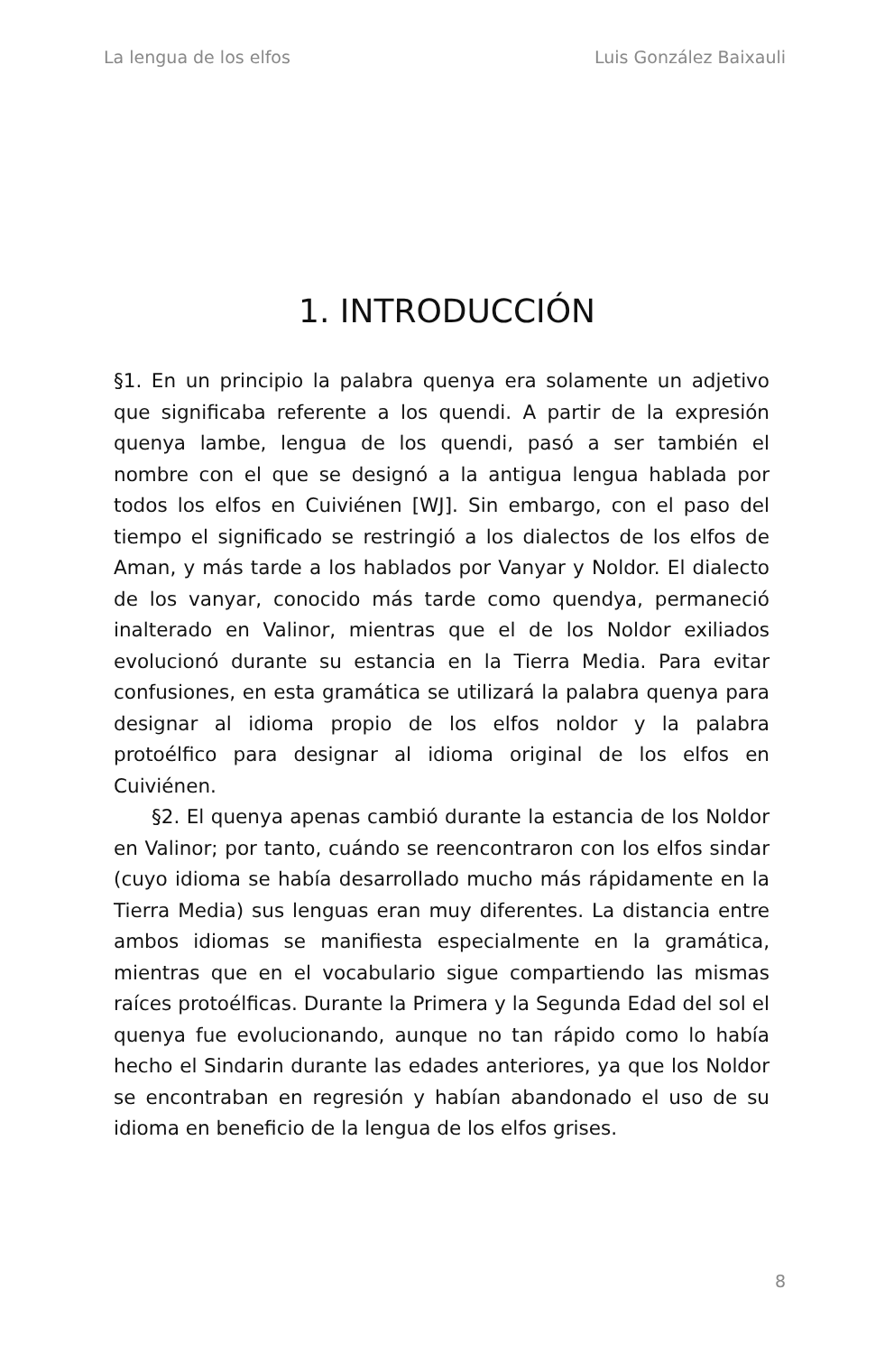La lengua de los elfos Luis González Baixauli
1. INTRODUCCIÓN
§1. En un principio la palabra quenya era solamente un adjetivo que significaba referente a los quendi. A partir de la expresión quenya lambe, lengua de los quendi, pasó a ser también el nombre con el que se designó a la antigua lengua hablada por todos los elfos en Cuiviénen [WJ]. Sin embargo, con el paso del tiempo el significado se restringió a los dialectos de los elfos de Aman, y más tarde a los hablados por Vanyar y Noldor. El dialecto de los vanyar, conocido más tarde como quendya, permaneció inalterado en Valinor, mientras que el de los Noldor exiliados evolucionó durante su estancia en la Tierra Media. Para evitar confusiones, en esta gramática se utilizará la palabra quenya para designar al idioma propio de los elfos noldor y la palabra protoélfico para designar al idioma original de los elfos en Cuiviénen.
§2. El quenya apenas cambió durante la estancia de los Noldor en Valinor; por tanto, cuándo se reencontraron con los elfos sindar (cuyo idioma se había desarrollado mucho más rápidamente en la Tierra Media) sus lenguas eran muy diferentes. La distancia entre ambos idiomas se manifiesta especialmente en la gramática, mientras que en el vocabulario sigue compartiendo las mismas raíces protoélficas. Durante la Primera y la Segunda Edad del sol el quenya fue evolucionando, aunque no tan rápido como lo había hecho el Sindarin durante las edades anteriores, ya que los Noldor se encontraban en regresión y habían abandonado el uso de su idioma en beneficio de la lengua de los elfos grises.
8